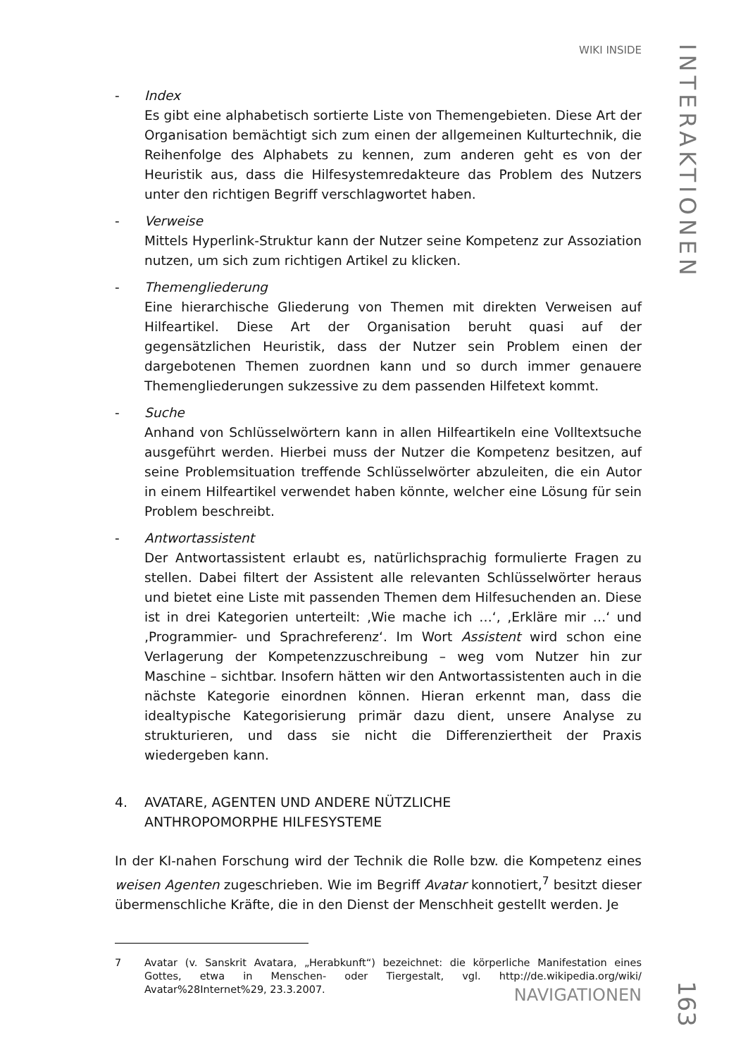WIKI INSIDE
- Index
Es gibt eine alphabetisch sortierte Liste von Themengebieten. Diese Art der Organisation bemächtigt sich zum einen der allgemeinen Kulturtechnik, die Reihenfolge des Alphabets zu kennen, zum anderen geht es von der Heuristik aus, dass die Hilfesystemredakteure das Problem des Nutzers unter den richtigen Begriff verschlagwortet haben.
- Verweise
Mittels Hyperlink-Struktur kann der Nutzer seine Kompetenz zur Assoziation nutzen, um sich zum richtigen Artikel zu klicken.
- Themengliederung
Eine hierarchische Gliederung von Themen mit direkten Verweisen auf Hilfeartikel. Diese Art der Organisation beruht quasi auf der gegensätzlichen Heuristik, dass der Nutzer sein Problem einen der dargebotenen Themen zuordnen kann und so durch immer genauere Themengliederungen sukzessive zu dem passenden Hilfetext kommt.
- Suche
Anhand von Schlüsselwörtern kann in allen Hilfeartikeln eine Volltextsuche ausgeführt werden. Hierbei muss der Nutzer die Kompetenz besitzen, auf seine Problemsituation treffende Schlüsselwörter abzuleiten, die ein Autor in einem Hilfeartikel verwendet haben könnte, welcher eine Lösung für sein Problem beschreibt.
- Antwortassistent
Der Antwortassistent erlaubt es, natürlichsprachig formulierte Fragen zu stellen. Dabei filtert der Assistent alle relevanten Schlüsselwörter heraus und bietet eine Liste mit passenden Themen dem Hilfesuchenden an. Diese ist in drei Kategorien unterteilt: ‚Wie mache ich …‘, ‚Erkläre mir …‘ und ‚Programmier- und Sprachreferenz‘. Im Wort Assistent wird schon eine Verlagerung der Kompetenzzuschreibung – weg vom Nutzer hin zur Maschine – sichtbar. Insofern hätten wir den Antwortassistenten auch in die nächste Kategorie einordnen können. Hieran erkennt man, dass die idealtypische Kategorisierung primär dazu dient, unsere Analyse zu strukturieren, und dass sie nicht die Differenziertheit der Praxis wiedergeben kann.
4. AVATARE, AGENTEN UND ANDERE NÜTZLICHE
ANTHROPOMORPHE HILFESYSTEME
In der KI-nahen Forschung wird der Technik die Rolle bzw. die Kompetenz eines weisen Agenten zugeschrieben. Wie im Begriff Avatar konnotiert,<sup>7</sup> besitzt dieser übermenschliche Kräfte, die in den Dienst der Menschheit gestellt werden. Je
7 Avatar (v. Sanskrit Avatara, „Herabkunft“) bezeichnet: die körperliche Manifestation eines Gottes, etwa in Menschen- oder Tiergestalt, vgl. http://de.wikipedia.org/wiki/ Avatar%28Internet%29, 23.3.2007.
INTERAKTIONEN
NAVIGATIONEN
163